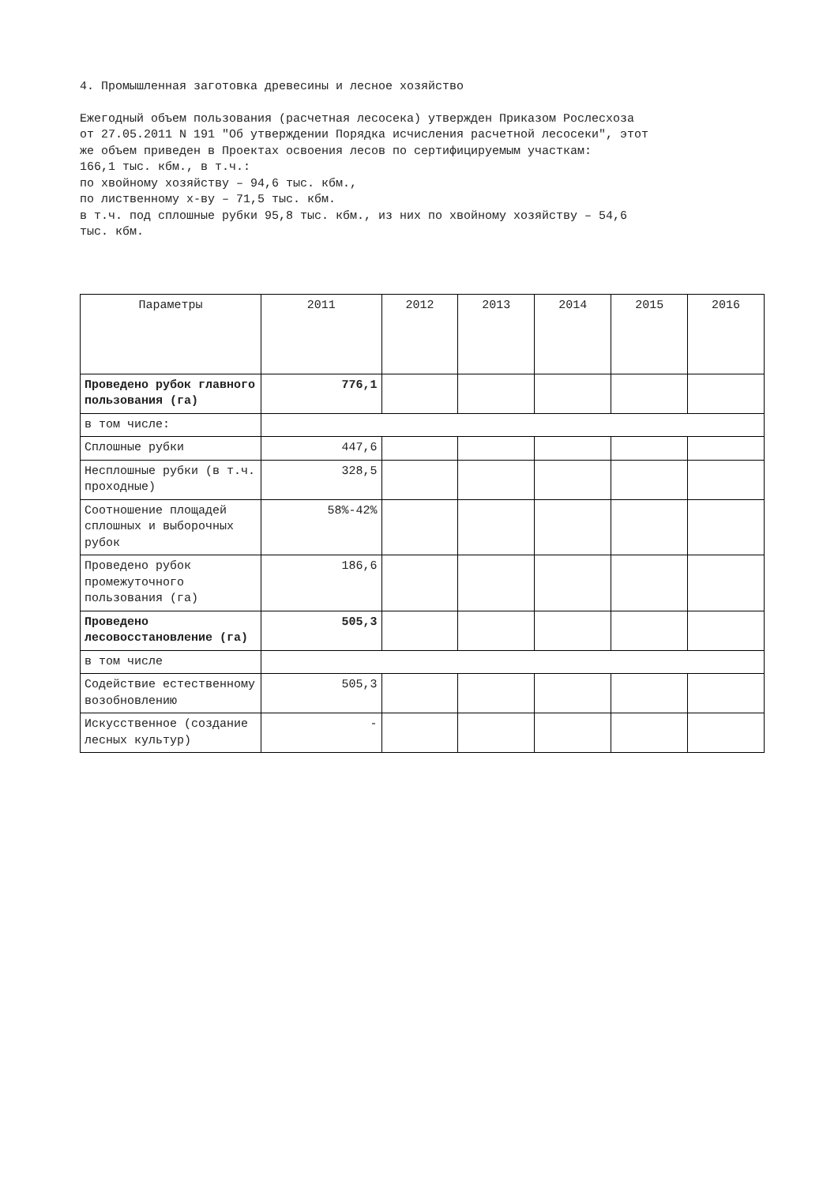4. Промышленная заготовка древесины и лесное хозяйство
Ежегодный объем пользования (расчетная лесосека) утвержден Приказом Рослесхоза
от 27.05.2011 N 191 "Об утверждении Порядка исчисления расчетной лесосеки", этот
же объем приведен в Проектах освоения лесов по сертифицируемым участкам:
166,1 тыс. кбм., в т.ч.:
по хвойному хозяйству – 94,6 тыс. кбм.,
по лиственному х-ву – 71,5 тыс. кбм.
в т.ч. под сплошные рубки 95,8 тыс. кбм., из них по хвойному хозяйству – 54,6
тыс. кбм.
| Параметры | 2011 | 2012 | 2013 | 2014 | 2015 | 2016 |
| --- | --- | --- | --- | --- | --- | --- |
| Проведено рубок главного пользования (га) | 776,1 | | | | | |
| в том числе: | | | | | | |
| Сплошные рубки | 447,6 | | | | | |
| Несплошные рубки (в т.ч. проходные) | 328,5 | | | | | |
| Соотношение площадей сплошных и выборочных рубок | 58%-42% | | | | | |
| Проведено рубок промежуточного пользования (га) | 186,6 | | | | | |
| Проведено лесовосстановление (га) | 505,3 | | | | | |
| в том числе | | | | | | |
| Содействие естественному возобновлению | 505,3 | | | | | |
| Искусственное (создание лесных культур) | - | | | | | |